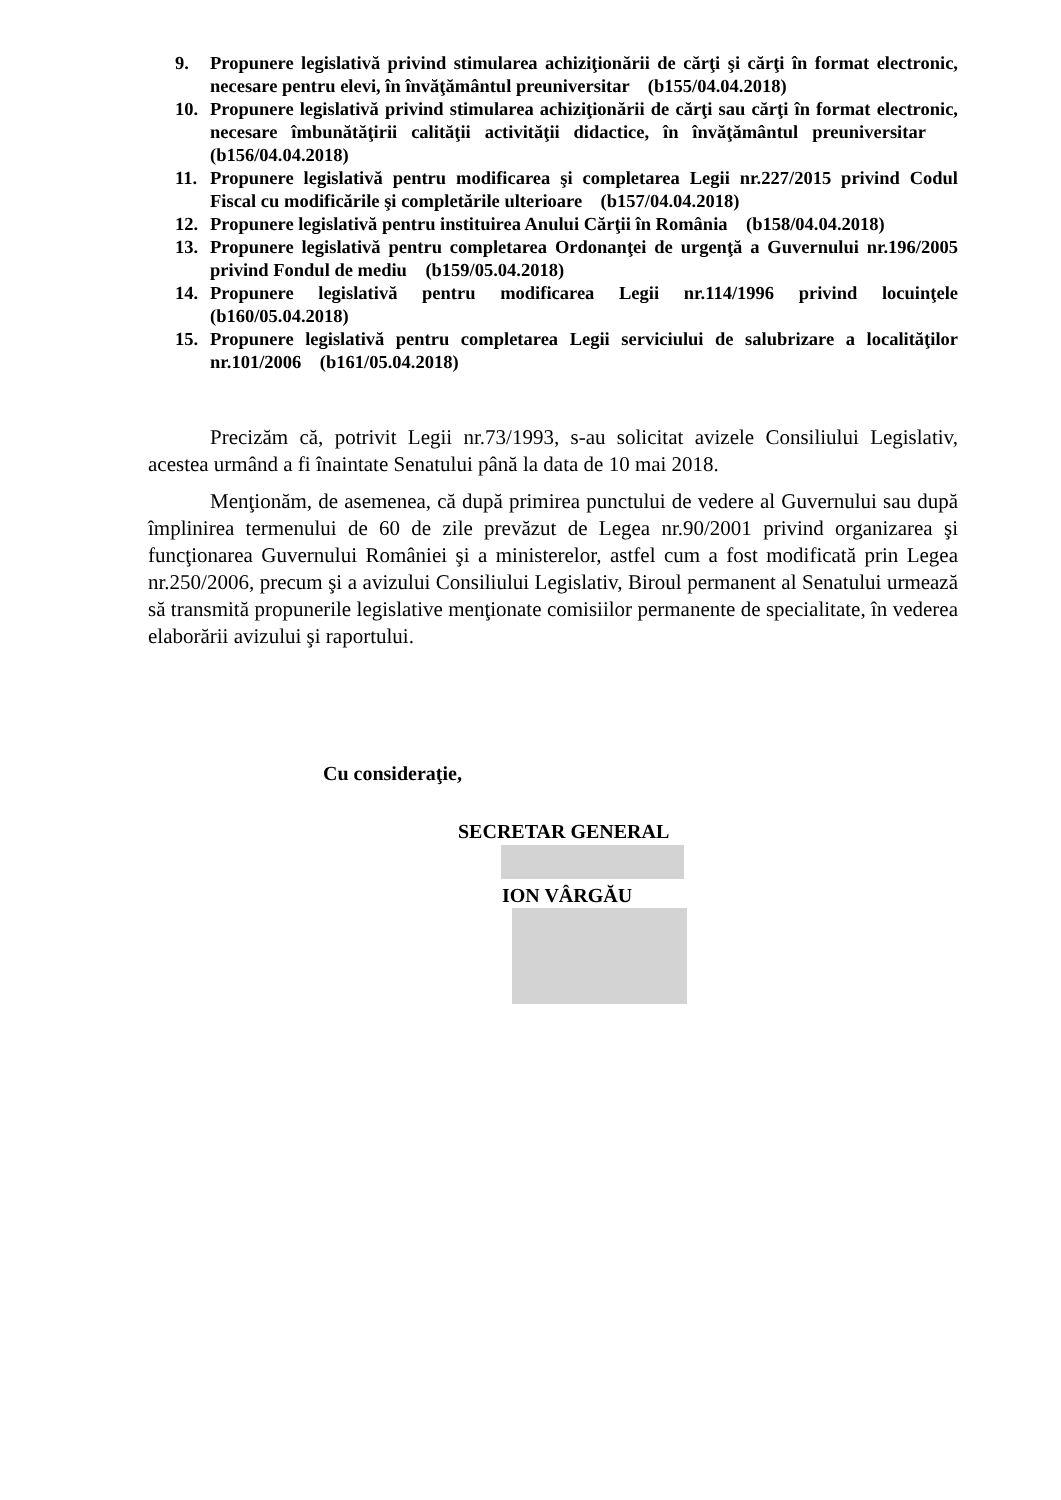9. Propunere legislativă privind stimularea achiziţionării de cărţi şi cărţi în format electronic, necesare pentru elevi, în învăţământul preuniversitar (b155/04.04.2018)
10. Propunere legislativă privind stimularea achiziţionării de cărţi sau cărţi în format electronic, necesare îmbunătăţirii calităţii activităţii didactice, în învăţământul preuniversitar (b156/04.04.2018)
11. Propunere legislativă pentru modificarea şi completarea Legii nr.227/2015 privind Codul Fiscal cu modificările şi completările ulterioare (b157/04.04.2018)
12. Propunere legislativă pentru instituirea Anului Cărţii în România (b158/04.04.2018)
13. Propunere legislativă pentru completarea Ordonanţei de urgenţă a Guvernului nr.196/2005 privind Fondul de mediu (b159/05.04.2018)
14. Propunere legislativă pentru modificarea Legii nr.114/1996 privind locuinţele (b160/05.04.2018)
15. Propunere legislativă pentru completarea Legii serviciului de salubrizare a localităţilor nr.101/2006 (b161/05.04.2018)
Precizăm că, potrivit Legii nr.73/1993, s-au solicitat avizele Consiliului Legislativ, acestea urmând a fi înaintate Senatului până la data de 10 mai 2018.
Menţionăm, de asemenea, că după primirea punctului de vedere al Guvernului sau după împlinirea termenului de 60 de zile prevăzut de Legea nr.90/2001 privind organizarea şi funcţionarea Guvernului României şi a ministerelor, astfel cum a fost modificată prin Legea nr.250/2006, precum şi a avizului Consiliului Legislativ, Biroul permanent al Senatului urmează să transmită propunerile legislative menţionate comisiilor permanente de specialitate, în vederea elaborării avizului şi raportului.
Cu consideraţie,
SECRETAR GENERAL
ION VÂRGĂU